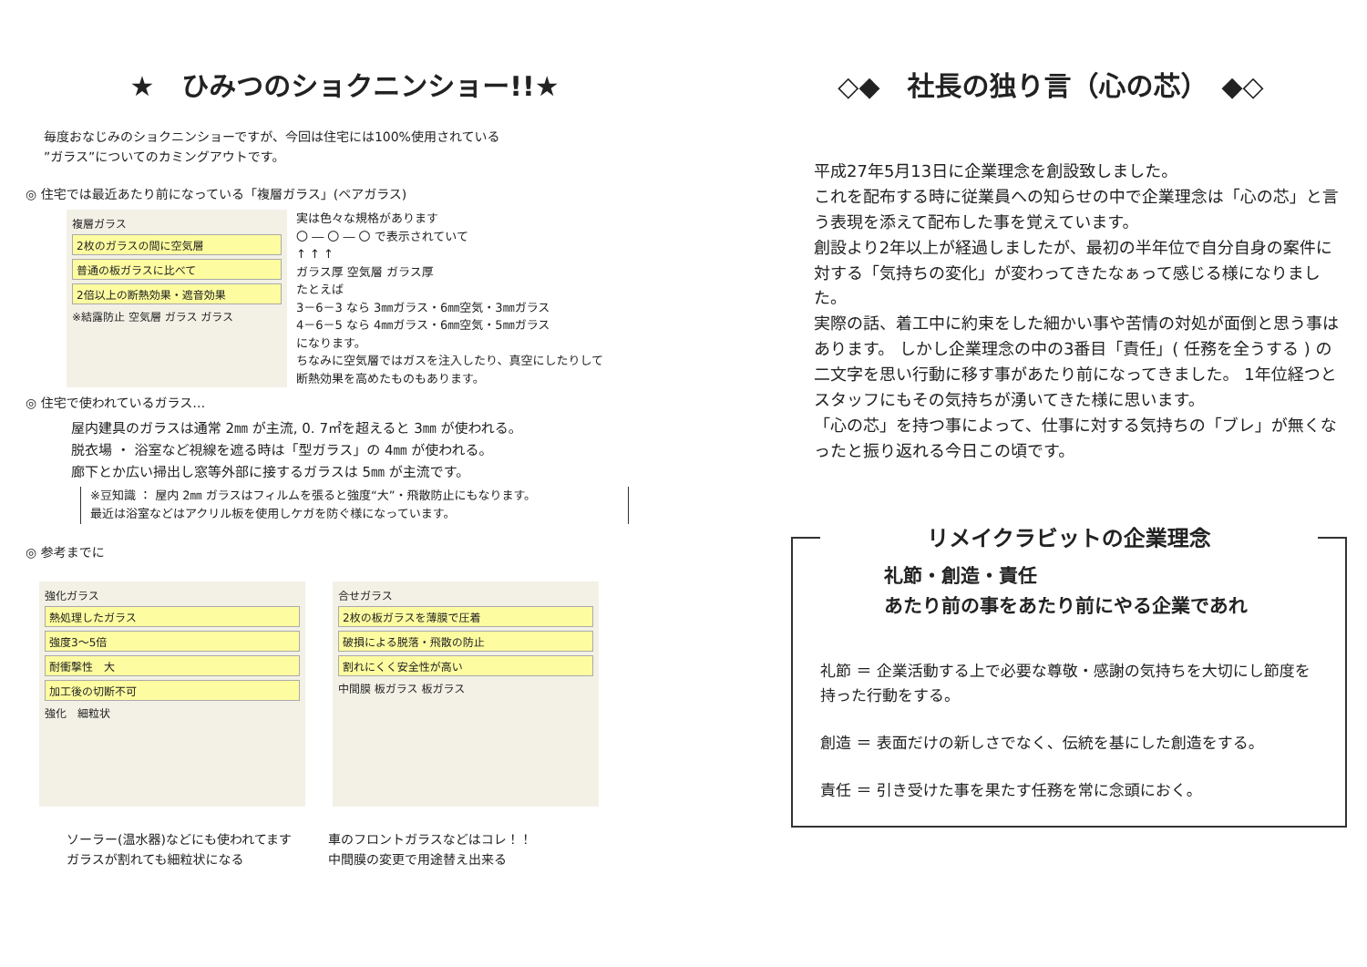★　ひみつのショクニンショー!!★
毎度おなじみのショクニンショーですが、今回は住宅には100%使用されている
”ガラス”についてのカミングアウトです。
◎ 住宅では最近あたり前になっている「複層ガラス」(ペアガラス)
複層ガラス
2枚のガラスの間に空気層
普通の板ガラスに比べて
2倍以上の断熱効果・遮音効果
※結露防止 空気層 ガラス ガラス
実は色々な規格があります
〇 ― 〇 ― 〇 で表示されていて
↑ ↑ ↑
ガラス厚 空気層 ガラス厚
たとえば
3－6－3 なら 3㎜ガラス・6㎜空気・3㎜ガラス
4－6－5 なら 4㎜ガラス・6㎜空気・5㎜ガラス
になります。
ちなみに空気層ではガスを注入したり、真空にしたりして
断熱効果を高めたものもあります。
◎ 住宅で使われているガラス…
屋内建具のガラスは通常 2㎜ が主流, 0. 7㎡を超えると 3㎜ が使われる。
脱衣場 ・ 浴室など視線を遮る時は「型ガラス」の 4㎜ が使われる。
廊下とか広い掃出し窓等外部に接するガラスは 5㎜ が主流です。
※豆知識 ： 屋内 2㎜ ガラスはフィルムを張ると強度“大”・飛散防止にもなります。
最近は浴室などはアクリル板を使用しケガを防ぐ様になっています。
◎ 参考までに
強化ガラス
熱処理したガラス
強度3～5倍
耐衝撃性　大
加工後の切断不可
強化　細粒状
合せガラス
2枚の板ガラスを薄膜で圧着
破損による脱落・飛散の防止
割れにくく安全性が高い
中間膜 板ガラス 板ガラス
ソーラー(温水器)などにも使われてます
ガラスが割れても細粒状になる
車のフロントガラスなどはコレ！！
中間膜の変更で用途替え出来る
◇◆　社長の独り言（心の芯）　◆◇
平成27年5月13日に企業理念を創設致しました。
これを配布する時に従業員への知らせの中で企業理念は「心の芯」と言う表現を添えて配布した事を覚えています。
創設より2年以上が経過しましたが、最初の半年位で自分自身の案件に対する「気持ちの変化」が変わってきたなぁって感じる様になりました。
実際の話、着工中に約束をした細かい事や苦情の対処が面倒と思う事はあります。 しかし企業理念の中の3番目「責任」( 任務を全うする ) の二文字を思い行動に移す事があたり前になってきました。 1年位経つとスタッフにもその気持ちが湧いてきた様に思います。
「心の芯」を持つ事によって、仕事に対する気持ちの「ブレ」が無くなったと振り返れる今日この頃です。
リメイクラビットの企業理念
礼節・創造・責任
あたり前の事をあたり前にやる企業であれ
礼節 ＝ 企業活動する上で必要な尊敬・感謝の気持ちを大切にし節度を持った行動をする。
創造 ＝ 表面だけの新しさでなく、伝統を基にした創造をする。
責任 ＝ 引き受けた事を果たす任務を常に念頭におく。